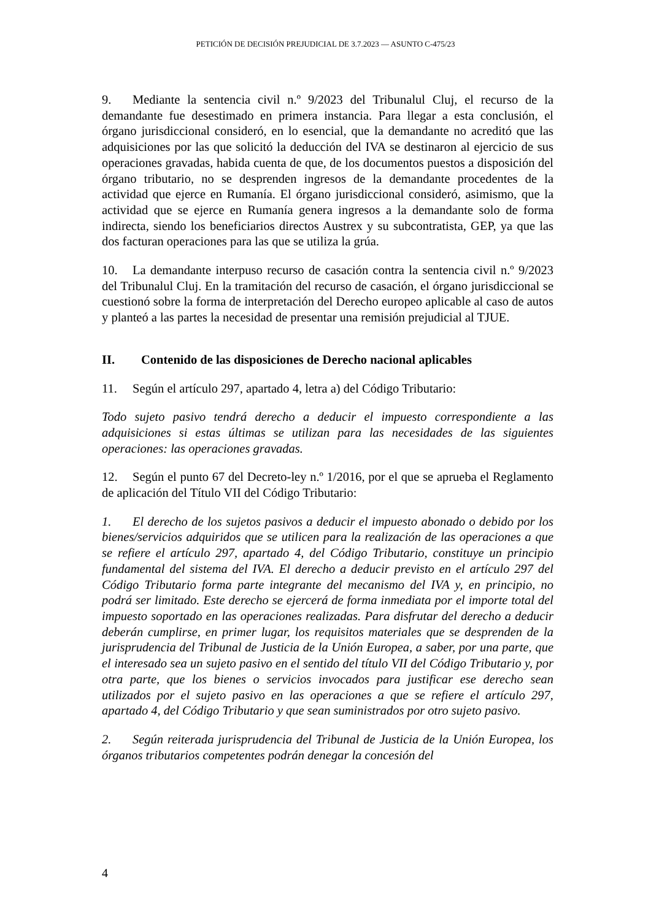PETICIÓN DE DECISIÓN PREJUDICIAL DE 3.7.2023 — ASUNTO C-475/23
9. Mediante la sentencia civil n.º 9/2023 del Tribunalul Cluj, el recurso de la demandante fue desestimado en primera instancia. Para llegar a esta conclusión, el órgano jurisdiccional consideró, en lo esencial, que la demandante no acreditó que las adquisiciones por las que solicitó la deducción del IVA se destinaron al ejercicio de sus operaciones gravadas, habida cuenta de que, de los documentos puestos a disposición del órgano tributario, no se desprenden ingresos de la demandante procedentes de la actividad que ejerce en Rumanía. El órgano jurisdiccional consideró, asimismo, que la actividad que se ejerce en Rumanía genera ingresos a la demandante solo de forma indirecta, siendo los beneficiarios directos Austrex y su subcontratista, GEP, ya que las dos facturan operaciones para las que se utiliza la grúa.
10. La demandante interpuso recurso de casación contra la sentencia civil n.º 9/2023 del Tribunalul Cluj. En la tramitación del recurso de casación, el órgano jurisdiccional se cuestionó sobre la forma de interpretación del Derecho europeo aplicable al caso de autos y planteó a las partes la necesidad de presentar una remisión prejudicial al TJUE.
II. Contenido de las disposiciones de Derecho nacional aplicables
11. Según el artículo 297, apartado 4, letra a) del Código Tributario:
Todo sujeto pasivo tendrá derecho a deducir el impuesto correspondiente a las adquisiciones si estas últimas se utilizan para las necesidades de las siguientes operaciones: las operaciones gravadas.
12. Según el punto 67 del Decreto-ley n.º 1/2016, por el que se aprueba el Reglamento de aplicación del Título VII del Código Tributario:
1. El derecho de los sujetos pasivos a deducir el impuesto abonado o debido por los bienes/servicios adquiridos que se utilicen para la realización de las operaciones a que se refiere el artículo 297, apartado 4, del Código Tributario, constituye un principio fundamental del sistema del IVA. El derecho a deducir previsto en el artículo 297 del Código Tributario forma parte integrante del mecanismo del IVA y, en principio, no podrá ser limitado. Este derecho se ejercerá de forma inmediata por el importe total del impuesto soportado en las operaciones realizadas. Para disfrutar del derecho a deducir deberán cumplirse, en primer lugar, los requisitos materiales que se desprenden de la jurisprudencia del Tribunal de Justicia de la Unión Europea, a saber, por una parte, que el interesado sea un sujeto pasivo en el sentido del título VII del Código Tributario y, por otra parte, que los bienes o servicios invocados para justificar ese derecho sean utilizados por el sujeto pasivo en las operaciones a que se refiere el artículo 297, apartado 4, del Código Tributario y que sean suministrados por otro sujeto pasivo.
2. Según reiterada jurisprudencia del Tribunal de Justicia de la Unión Europea, los órganos tributarios competentes podrán denegar la concesión del
4